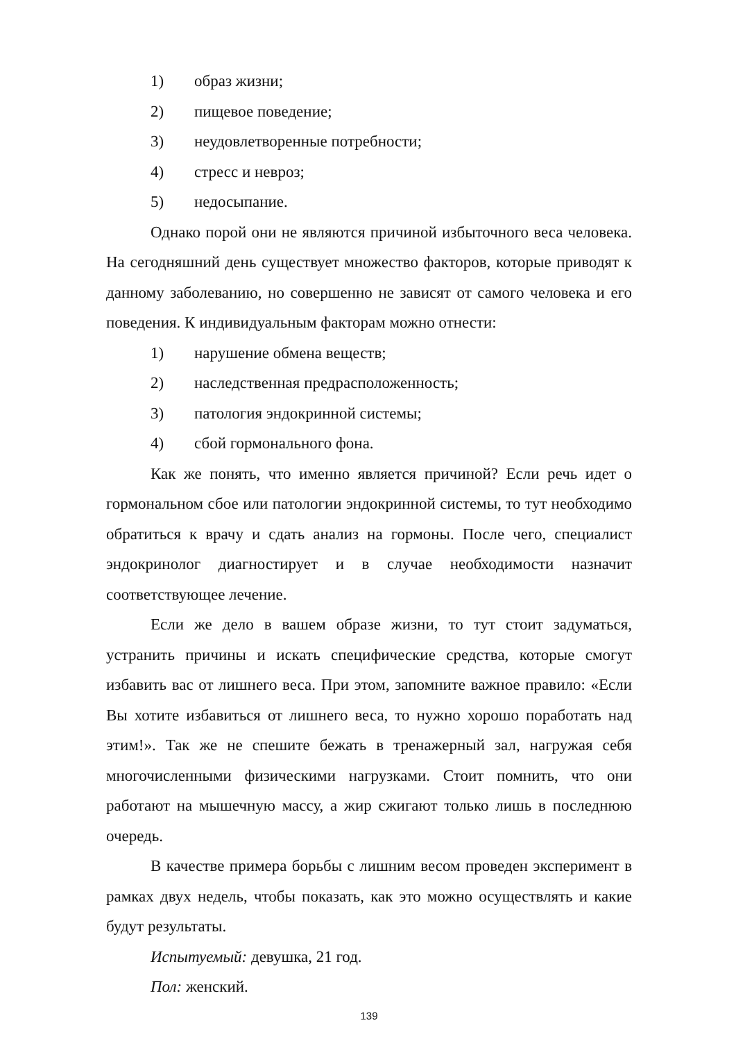1) образ жизни;
2) пищевое поведение;
3) неудовлетворенные потребности;
4) стресс и невроз;
5) недосыпание.
Однако порой они не являются причиной избыточного веса человека. На сегодняшний день существует множество факторов, которые приводят к данному заболеванию, но совершенно не зависят от самого человека и его поведения. К индивидуальным факторам можно отнести:
1) нарушение обмена веществ;
2) наследственная предрасположенность;
3) патология эндокринной системы;
4) сбой гормонального фона.
Как же понять, что именно является причиной? Если речь идет о гормональном сбое или патологии эндокринной системы, то тут необходимо обратиться к врачу и сдать анализ на гормоны. После чего, специалист эндокринолог диагностирует и в случае необходимости назначит соответствующее лечение.
Если же дело в вашем образе жизни, то тут стоит задуматься, устранить причины и искать специфические средства, которые смогут избавить вас от лишнего веса. При этом, запомните важное правило: «Если Вы хотите избавиться от лишнего веса, то нужно хорошо поработать над этим!». Так же не спешите бежать в тренажерный зал, нагружая себя многочисленными физическими нагрузками. Стоит помнить, что они работают на мышечную массу, а жир сжигают только лишь в последнюю очередь.
В качестве примера борьбы с лишним весом проведен эксперимент в рамках двух недель, чтобы показать, как это можно осуществлять и какие будут результаты.
Испытуемый: девушка, 21 год.
Пол: женский.
139